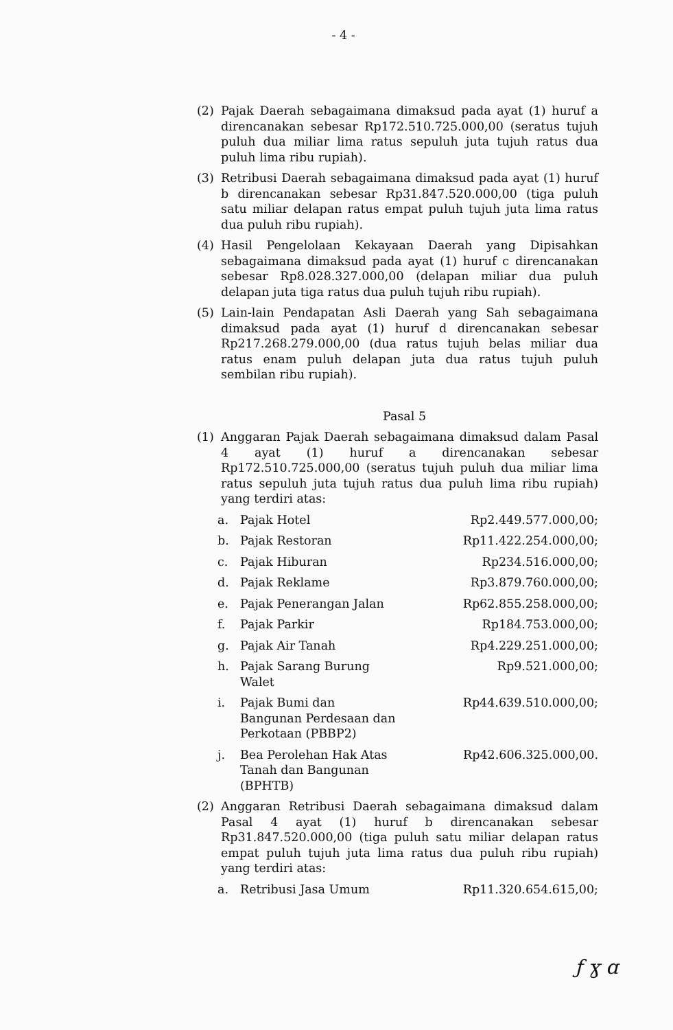- 4 -
(2) Pajak Daerah sebagaimana dimaksud pada ayat (1) huruf a direncanakan sebesar Rp172.510.725.000,00 (seratus tujuh puluh dua miliar lima ratus sepuluh juta tujuh ratus dua puluh lima ribu rupiah).
(3) Retribusi Daerah sebagaimana dimaksud pada ayat (1) huruf b direncanakan sebesar Rp31.847.520.000,00 (tiga puluh satu miliar delapan ratus empat puluh tujuh juta lima ratus dua puluh ribu rupiah).
(4) Hasil Pengelolaan Kekayaan Daerah yang Dipisahkan sebagaimana dimaksud pada ayat (1) huruf c direncanakan sebesar Rp8.028.327.000,00 (delapan miliar dua puluh delapan juta tiga ratus dua puluh tujuh ribu rupiah).
(5) Lain-lain Pendapatan Asli Daerah yang Sah sebagaimana dimaksud pada ayat (1) huruf d direncanakan sebesar Rp217.268.279.000,00 (dua ratus tujuh belas miliar dua ratus enam puluh delapan juta dua ratus tujuh puluh sembilan ribu rupiah).
Pasal 5
(1) Anggaran Pajak Daerah sebagaimana dimaksud dalam Pasal 4 ayat (1) huruf a direncanakan sebesar Rp172.510.725.000,00 (seratus tujuh puluh dua miliar lima ratus sepuluh juta tujuh ratus dua puluh lima ribu rupiah) yang terdiri atas:
| a. | Pajak Hotel | Rp2.449.577.000,00; |
| b. | Pajak Restoran | Rp11.422.254.000,00; |
| c. | Pajak Hiburan | Rp234.516.000,00; |
| d. | Pajak Reklame | Rp3.879.760.000,00; |
| e. | Pajak Penerangan Jalan | Rp62.855.258.000,00; |
| f. | Pajak Parkir | Rp184.753.000,00; |
| g. | Pajak Air Tanah | Rp4.229.251.000,00; |
| h. | Pajak Sarang Burung Walet | Rp9.521.000,00; |
| i. | Pajak Bumi dan Bangunan Perdesaan dan Perkotaan (PBBP2) | Rp44.639.510.000,00; |
| j. | Bea Perolehan Hak Atas Tanah dan Bangunan (BPHTB) | Rp42.606.325.000,00. |
(2) Anggaran Retribusi Daerah sebagaimana dimaksud dalam Pasal 4 ayat (1) huruf b direncanakan sebesar Rp31.847.520.000,00 (tiga puluh satu miliar delapan ratus empat puluh tujuh juta lima ratus dua puluh ribu rupiah) yang terdiri atas:
| a. | Retribusi Jasa Umum | Rp11.320.654.615,00; |
ƒ ɣ ɑ